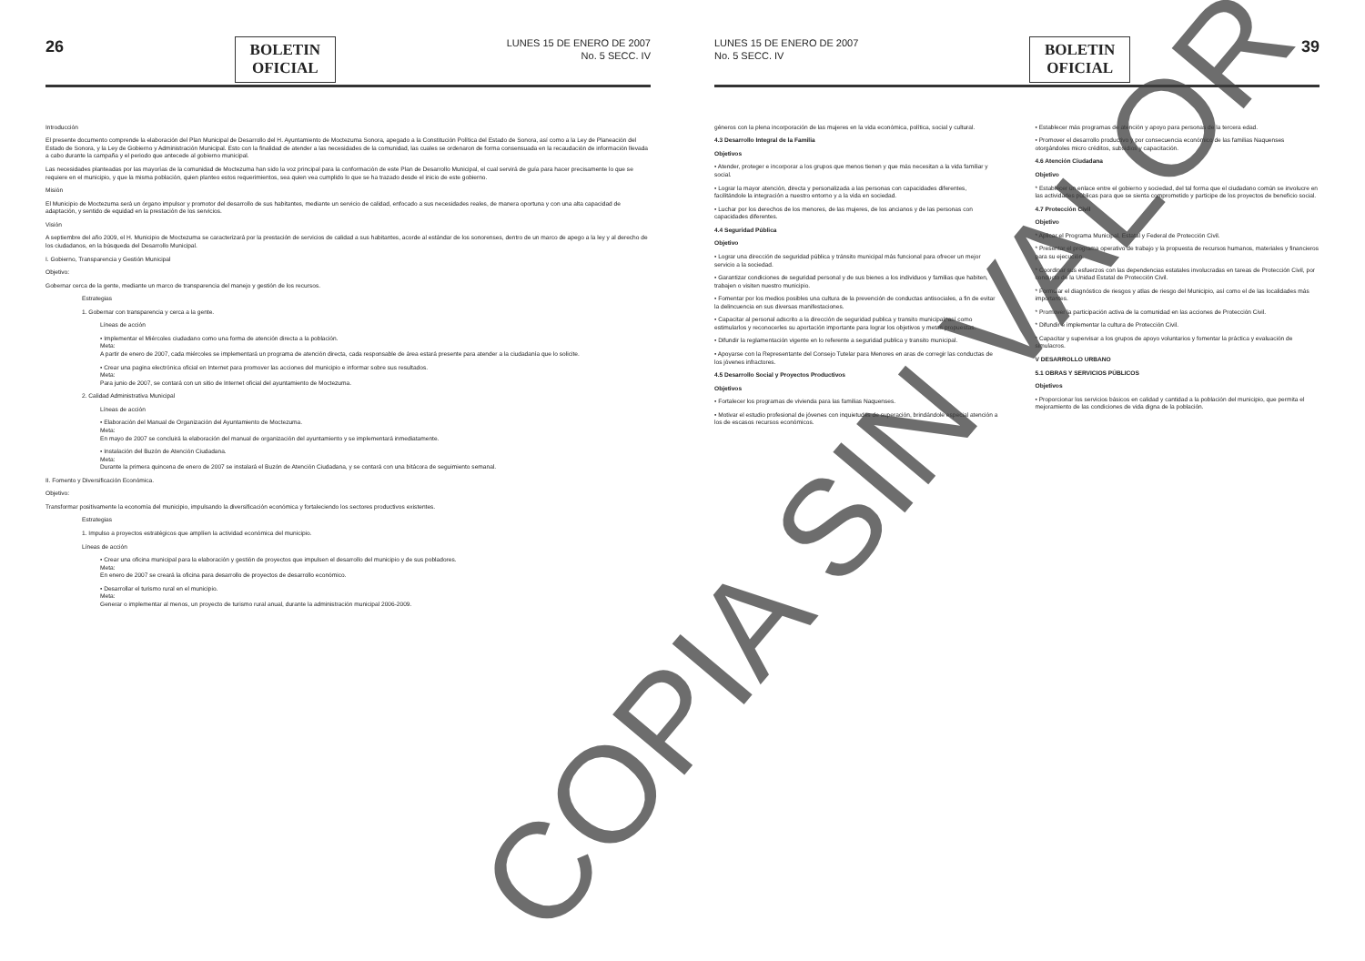26
BOLETIN
OFICIAL
LUNES 15 DE ENERO DE 2007
No. 5 SECC. IV
Introducción
El presente documento comprende la elaboración del Plan Municipal de Desarrollo del H. Ayuntamiento de Moctezuma Sonora, apegado a la Constitución Política del Estado de Sonora, así como a la Ley de Planeación del Estado de Sonora, y la Ley de Gobierno y Administración Municipal. Esto con la finalidad de atender a las necesidades de la comunidad, las cuales se ordenaron de forma consensuada en la recaudación de información llevada a cabo durante la campaña y el periodo que antecede al gobierno municipal.
Las necesidades planteadas por las mayorías de la comunidad de Moctezuma han sido la voz principal para la conformación de este Plan de Desarrollo Municipal, el cual servirá de guía para hacer precisamente lo que se requiere en el municipio, y que la misma población, quien planteo estos requerimientos, sea quien vea cumplido lo que se ha trazado desde el inicio de este gobierno.
Misión
El Municipio de Moctezuma será un órgano impulsor y promotor del desarrollo de sus habitantes, mediante un servicio de calidad, enfocado a sus necesidades reales, de manera oportuna y con una alta capacidad de adaptación, y sentido de equidad en la prestación de los servicios.
Visión
A septiembre del año 2009, el H. Municipio de Moctezuma se caracterizará por la prestación de servicios de calidad a sus habitantes, acorde al estándar de los sonorenses, dentro de un marco de apego a la ley y al derecho de los ciudadanos, en la búsqueda del Desarrollo Municipal.
I. Gobierno, Transparencia y Gestión Municipal
Objetivo:
Gobernar cerca de la gente, mediante un marco de transparencia del manejo y gestión de los recursos.
Estrategias
1. Gobernar con transparencia y cerca a la gente.
Líneas de acción
• Implementar el Miércoles ciudadano como una forma de atención directa a la población.
Meta:
A partir de enero de 2007, cada miércoles se implementará un programa de atención directa, cada responsable de área estará presente para atender a la ciudadanía que lo solicite.
• Crear una pagina electrónica oficial en Internet para promover las acciones del municipio e informar sobre sus resultados.
Meta:
Para junio de 2007, se contará con un sitio de Internet oficial del ayuntamiento de Moctezuma.
2. Calidad Administrativa Municipal
Líneas de acción
• Elaboración del Manual de Organización del Ayuntamiento de Moctezuma.
Meta:
En mayo de 2007 se concluirá la elaboración del manual de organización del ayuntamiento y se implementará inmediatamente.
• Instalación del Buzón de Atención Ciudadana.
Meta:
Durante la primera quincena de enero de 2007 se instalará el Buzón de Atención Ciudadana, y se contará con una bitácora de seguimiento semanal.
II. Fomento y Diversificación Económica.
Objetivo:
Transformar positivamente la economía del municipio, impulsando la diversificación económica y fortaleciendo los sectores productivos existentes.
Estrategias
1. Impulso a proyectos estratégicos que amplíen la actividad económica del municipio.
Líneas de acción
• Crear una oficina municipal para la elaboración y gestión de proyectos que impulsen el desarrollo del municipio y de sus pobladores.
Meta:
En enero de 2007 se creará la oficina para desarrollo de proyectos de desarrollo económico.
• Desarrollar el turismo rural en el municipio.
Meta:
Generar o implementar al menos, un proyecto de turismo rural anual, durante la administración municipal 2006-2009.
LUNES 15 DE ENERO DE 2007
No. 5 SECC. IV
BOLETIN
OFICIAL
39
géneros con la plena incorporación de las mujeres en la vida económica, política, social y cultural.
4.3 Desarrollo Integral de la Familia
Objetivos
• Atender, proteger e incorporar a los grupos que menos tienen y que más necesitan a la vida familiar y social.
• Lograr la mayor atención, directa y personalizada a las personas con capacidades diferentes, facilitándole la integración a nuestro entorno y a la vida en sociedad.
• Luchar por los derechos de los menores, de las mujeres, de los ancianos y de las personas con capacidades diferentes.
4.4 Seguridad Pública
Objetivo
• Lograr una dirección de seguridad pública y tránsito municipal más funcional para ofrecer un mejor servicio a la sociedad.
• Garantizar condiciones de seguridad personal y de sus bienes a los individuos y familias que habiten, trabajen o visiten nuestro municipio.
• Fomentar por los medios posibles una cultura de la prevención de conductas antisociales, a fin de evitar la delincuencia en sus diversas manifestaciones.
• Capacitar al personal adscrito a la dirección de seguridad publica y transito municipal, así como estimularlos y reconocerles su aportación importante para lograr los objetivos y metas propuestas.
• Difundir la reglamentación vigente en lo referente a seguridad publica y transito municipal.
• Apoyarse con la Representante del Consejo Tutelar para Menores en aras de corregir las conductas de los jóvenes infractores.
4.5 Desarrollo Social y Proyectos Productivos
Objetivos
• Fortalecer los programas de vivienda para las familias Naquenses.
• Motivar el estudio profesional de jóvenes con inquietudes de superación, brindándole especial atención a los de escasos recursos económicos.
• Establecer más programas de atención y apoyo para personas de la tercera edad.
• Promover el desarrollo productivo y por consecuencia económico de las familias Naquenses otorgándoles micro créditos, subsidios y capacitación.
4.6 Atención Ciudadana
Objetivo
* Establecer un enlace entre el gobierno y sociedad, del tal forma que el ciudadano común se involucre en las actividades públicas para que se sienta comprometido y participe de los proyectos de beneficio social.
4.7 Protección Civil
Objetivo
* Aplicar el Programa Municipal, Estatal y Federal de Protección Civil.
* Presentar el programa operativo de trabajo y la propuesta de recursos humanos, materiales y financieros para su ejecución.
* Coordinar sus esfuerzos con las dependencias estatales involucradas en tareas de Protección Civil, por conducto de la Unidad Estatal de Protección Civil.
* Formular el diagnóstico de riesgos y atlas de riesgo del Municipio, así como el de las localidades más importantes.
* Promover la participación activa de la comunidad en las acciones de Protección Civil.
* Difundir e implementar la cultura de Protección Civil.
* Capacitar y supervisar a los grupos de apoyo voluntarios y fomentar la práctica y evaluación de simulacros.
V DESARROLLO URBANO
5.1 OBRAS Y SERVICIOS PÚBLICOS
Objetivos
• Proporcionar los servicios básicos en calidad y cantidad a la población del municipio, que permita el mejoramiento de las condiciones de vida digna de la población.
COPIA SIN VALOR